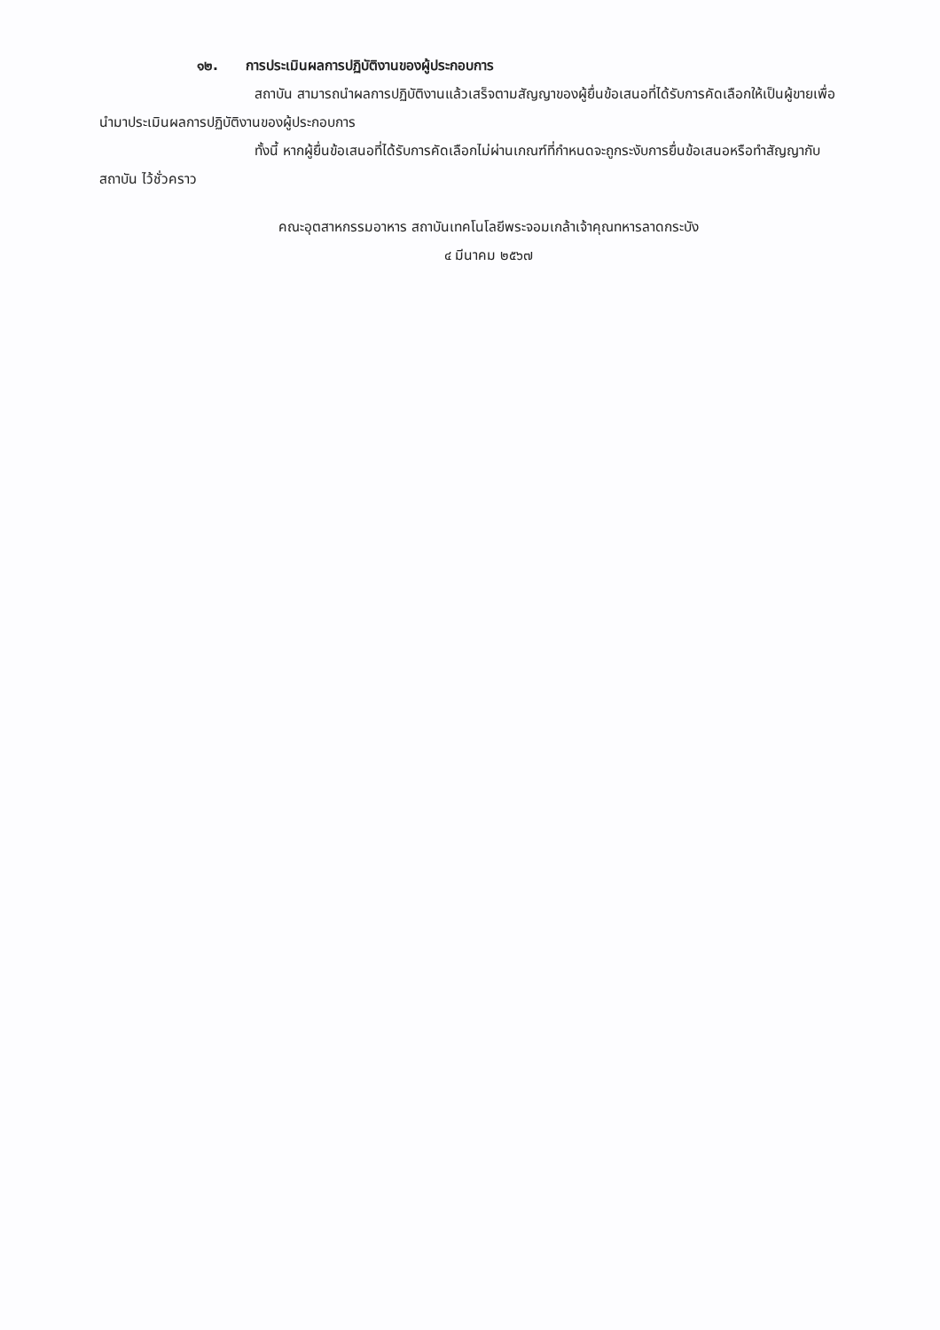๑๒. การประเมินผลการปฏิบัติงานของผู้ประกอบการ
สถาบัน สามารถนำผลการปฏิบัติงานแล้วเสร็จตามสัญญาของผู้ยื่นข้อเสนอที่ได้รับการคัดเลือกให้เป็นผู้ขายเพื่อนำมาประเมินผลการปฏิบัติงานของผู้ประกอบการ
ทั้งนี้ หากผู้ยื่นข้อเสนอที่ได้รับการคัดเลือกไม่ผ่านเกณฑ์ที่กำหนดจะถูกระงับการยื่นข้อเสนอหรือทำสัญญากับสถาบัน ไว้ชั่วคราว
คณะอุตสาหกรรมอาหาร สถาบันเทคโนโลยีพระจอมเกล้าเจ้าคุณทหารลาดกระบัง
๔ มีนาคม ๒๕๖๗